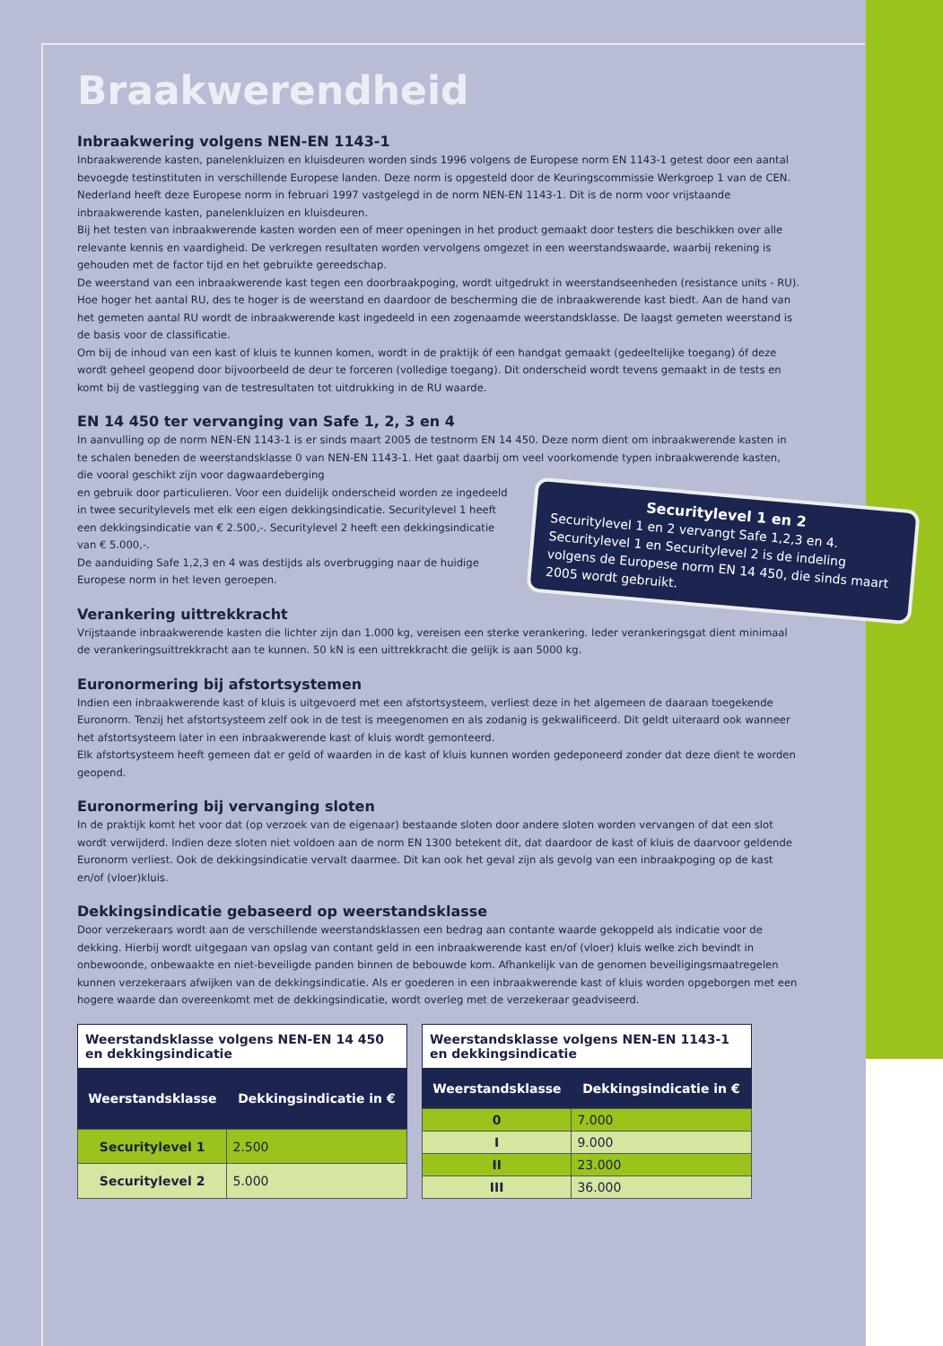Braakwerendheid
Inbraakwering volgens NEN-EN 1143-1
Inbraakwerende kasten, panelenkluizen en kluisdeuren worden sinds 1996 volgens de Europese norm EN 1143-1 getest door een aantal bevoegde testinstituten in verschillende Europese landen. Deze norm is opgesteld door de Keuringscommissie Werkgroep 1 van de CEN. Nederland heeft deze Europese norm in februari 1997 vastgelegd in de norm NEN-EN 1143-1. Dit is de norm voor vrijstaande inbraakwerende kasten, panelenkluizen en kluisdeuren.
Bij het testen van inbraakwerende kasten worden een of meer openingen in het product gemaakt door testers die beschikken over alle relevante kennis en vaardigheid. De verkregen resultaten worden vervolgens omgezet in een weerstandswaarde, waarbij rekening is gehouden met de factor tijd en het gebruikte gereedschap.
De weerstand van een inbraakwerende kast tegen een doorbraakpoging, wordt uitgedrukt in weerstandseenheden (resistance units - RU).
Hoe hoger het aantal RU, des te hoger is de weerstand en daardoor de bescherming die de inbraakwerende kast biedt. Aan de hand van het gemeten aantal RU wordt de inbraakwerende kast ingedeeld in een zogenaamde weerstandsklasse. De laagst gemeten weerstand is de basis voor de classificatie.
Om bij de inhoud van een kast of kluis te kunnen komen, wordt in de praktijk óf een handgat gemaakt (gedeeltelijke toegang) óf deze wordt geheel geopend door bijvoorbeeld de deur te forceren (volledige toegang). Dit onderscheid wordt tevens gemaakt in de tests en komt bij de vastlegging van de testresultaten tot uitdrukking in de RU waarde.
EN 14 450 ter vervanging van Safe 1, 2, 3 en 4
In aanvulling op de norm NEN-EN 1143-1 is er sinds maart 2005 de testnorm EN 14 450. Deze norm dient om inbraakwerende kasten in te schalen beneden de weerstandsklasse 0 van NEN-EN 1143-1. Het gaat daarbij om veel voorkomende typen inbraakwerende kasten, die vooral geschikt zijn voor dagwaardeberging
Securitylevel 1 en 2
Securitylevel 1 en 2 vervangt Safe 1,2,3 en 4. Securitylevel 1 en Securitylevel 2 is de indeling volgens de Europese norm EN 14 450, die sinds maart 2005 wordt gebruikt.
en gebruik door particulieren. Voor een duidelijk onderscheid worden ze ingedeeld in twee securitylevels met elk een eigen dekkingsindicatie. Securitylevel 1 heeft een dekkingsindicatie van € 2.500,-. Securitylevel 2 heeft een dekkingsindicatie van € 5.000,-.
De aanduiding Safe 1,2,3 en 4 was destijds als overbrugging naar de huidige Europese norm in het leven geroepen.
Verankering uittrekkracht
Vrijstaande inbraakwerende kasten die lichter zijn dan 1.000 kg, vereisen een sterke verankering. Ieder verankeringsgat dient minimaal de verankeringsuittrekkracht aan te kunnen. 50 kN is een uittrekkracht die gelijk is aan 5000 kg.
Euronormering bij afstortsystemen
Indien een inbraakwerende kast of kluis is uitgevoerd met een afstortsysteem, verliest deze in het algemeen de daaraan toegekende Euronorm. Tenzij het afstortsysteem zelf ook in de test is meegenomen en als zodanig is gekwalificeerd. Dit geldt uiteraard ook wanneer het afstortsysteem later in een inbraakwerende kast of kluis wordt gemonteerd.
Elk afstortsysteem heeft gemeen dat er geld of waarden in de kast of kluis kunnen worden gedeponeerd zonder dat deze dient te worden geopend.
Euronormering bij vervanging sloten
In de praktijk komt het voor dat (op verzoek van de eigenaar) bestaande sloten door andere sloten worden vervangen of dat een slot wordt verwijderd. Indien deze sloten niet voldoen aan de norm EN 1300 betekent dit, dat daardoor de kast of kluis de daarvoor geldende Euronorm verliest. Ook de dekkingsindicatie vervalt daarmee. Dit kan ook het geval zijn als gevolg van een inbraakpoging op de kast en/of (vloer)kluis.
Dekkingsindicatie gebaseerd op weerstandsklasse
Door verzekeraars wordt aan de verschillende weerstandsklassen een bedrag aan contante waarde gekoppeld als indicatie voor de dekking. Hierbij wordt uitgegaan van opslag van contant geld in een inbraakwerende kast en/of (vloer) kluis welke zich bevindt in onbewoonde, onbewaakte en niet-beveiligde panden binnen de bebouwde kom. Afhankelijk van de genomen beveiligingsmaatregelen kunnen verzekeraars afwijken van de dekkingsindicatie. Als er goederen in een inbraakwerende kast of kluis worden opgeborgen met een hogere waarde dan overeenkomt met de dekkingsindicatie, wordt overleg met de verzekeraar geadviseerd.
Weerstandsklasse volgens NEN-EN 14 450 en dekkingsindicatie
| Weerstandsklasse | Dekkingsindicatie in € |
| --- | --- |
| Securitylevel 1 | 2.500 |
| Securitylevel 2 | 5.000 |
Weerstandsklasse volgens NEN-EN 1143-1 en dekkingsindicatie
| Weerstandsklasse | Dekkingsindicatie in € |
| --- | --- |
| 0 | 7.000 |
| I | 9.000 |
| II | 23.000 |
| III | 36.000 |